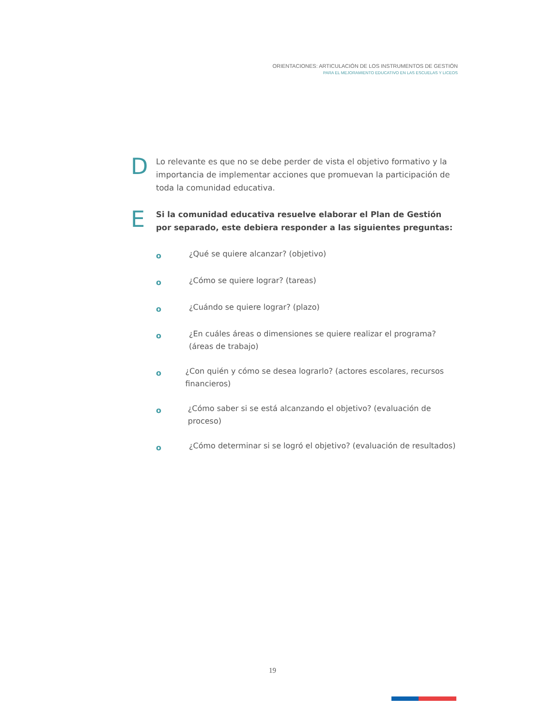ORIENTACIONES: ARTICULACIÓN DE LOS INSTRUMENTOS DE GESTIÓN
PARA EL MEJORAMIENTO EDUCATIVO EN LAS ESCUELAS Y LICEOS
D
Lo relevante es que no se debe perder de vista el objetivo formativo y la importancia de implementar acciones que promuevan la participación de toda la comunidad educativa.
E
Si la comunidad educativa resuelve elaborar el Plan de Gestión por separado, este debiera responder a las siguientes preguntas:
o
¿Qué se quiere alcanzar? (objetivo)
o
¿Cómo se quiere lograr? (tareas)
o
¿Cuándo se quiere lograr? (plazo)
o
¿En cuáles áreas o dimensiones se quiere realizar el programa?
(áreas de trabajo)
o
¿Con quién y cómo se desea lograrlo? (actores escolares, recursos financieros)
o
¿Cómo saber si se está alcanzando el objetivo? (evaluación de proceso)
o
¿Cómo determinar si se logró el objetivo? (evaluación de resultados)
19